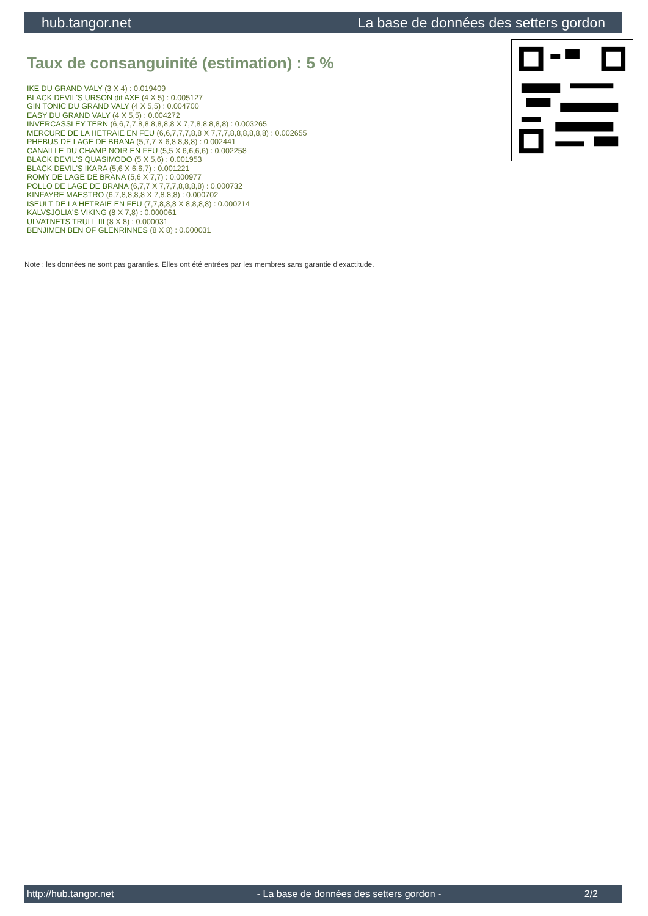hub.tangor.net La base de données des setters gordon
Taux de consanguinité (estimation) : 5 %
IKE DU GRAND VALY (3 X 4) : 0.019409
BLACK DEVIL'S URSON dit AXE (4 X 5) : 0.005127
GIN TONIC DU GRAND VALY (4 X 5,5) : 0.004700
EASY DU GRAND VALY (4 X 5,5) : 0.004272
INVERCASSLEY TERN (6,6,7,7,8,8,8,8,8,8 X 7,7,8,8,8,8,8) : 0.003265
MERCURE DE LA HETRAIE EN FEU (6,6,7,7,7,8,8 X 7,7,7,8,8,8,8,8,8) : 0.002655
PHEBUS DE LAGE DE BRANA (5,7,7 X 6,8,8,8,8) : 0.002441
CANAILLE DU CHAMP NOIR EN FEU (5,5 X 6,6,6,6) : 0.002258
BLACK DEVIL'S QUASIMODO (5 X 5,6) : 0.001953
BLACK DEVIL'S IKARA (5,6 X 6,6,7) : 0.001221
ROMY DE LAGE DE BRANA (5,6 X 7,7) : 0.000977
POLLO DE LAGE DE BRANA (6,7,7 X 7,7,7,8,8,8,8) : 0.000732
KINFAYRE MAESTRO (6,7,8,8,8,8 X 7,8,8,8) : 0.000702
ISEULT DE LA HETRAIE EN FEU (7,7,8,8,8 X 8,8,8,8) : 0.000214
KALVSJOLIA'S VIKING (8 X 7,8) : 0.000061
ULVATNETS TRULL III (8 X 8) : 0.000031
BENJIMEN BEN OF GLENRINNES (8 X 8) : 0.000031
Note : les données ne sont pas garanties. Elles ont été entrées par les membres sans garantie d'exactitude.
http://hub.tangor.net - La base de données des setters gordon - 2/2